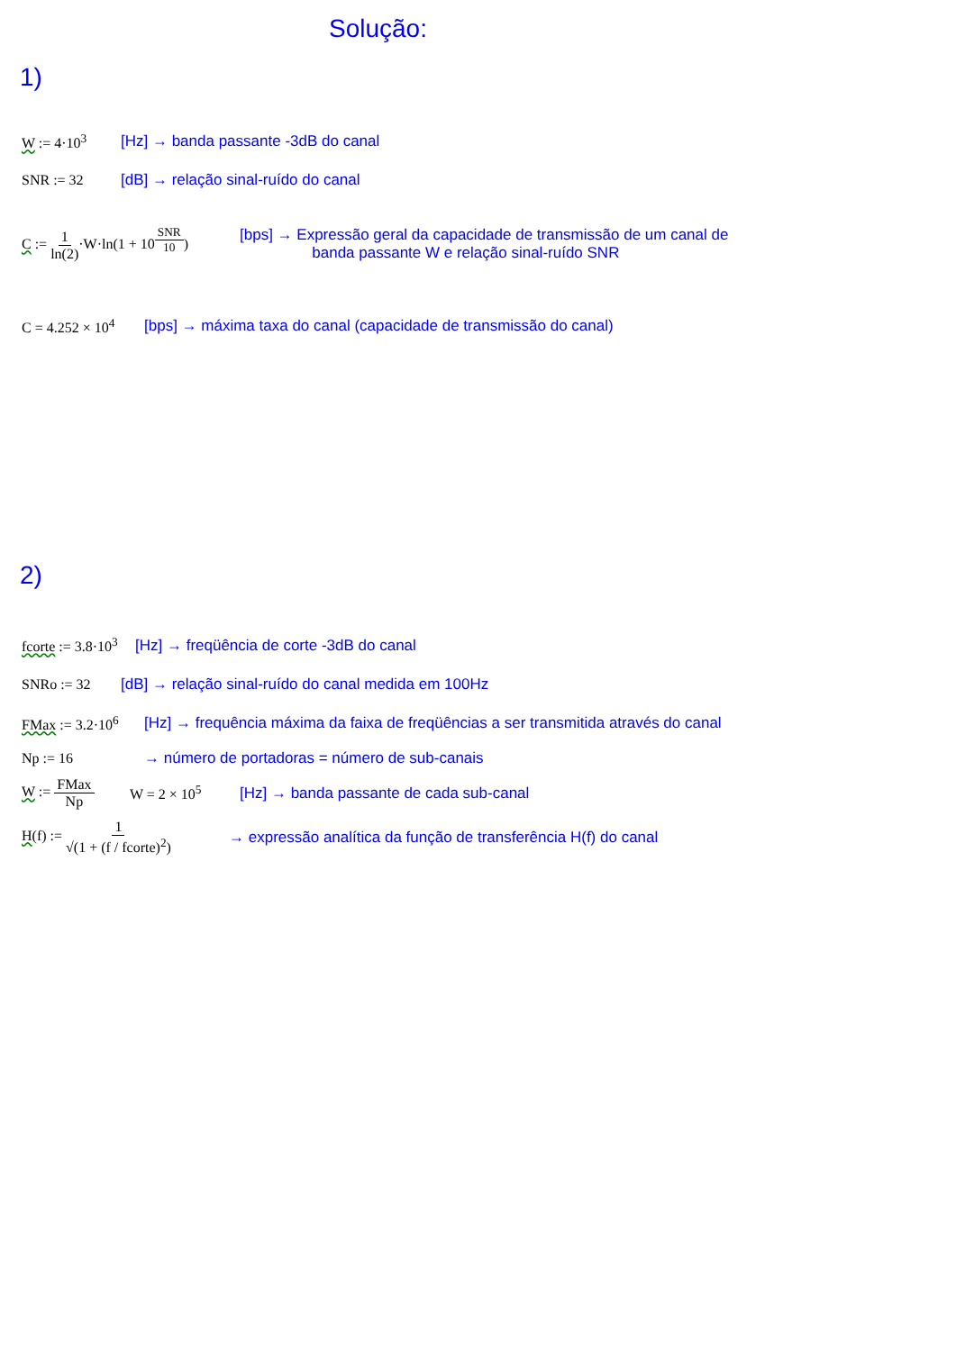Solução:
1)
W := 4·10<sup>3</sup> [Hz] → banda passante -3dB do canal
SNR := 32 [dB] → relação sinal-ruído do canal
C := 1 ln(2)·W·ln(1 + 10<sup>SNR 10</sup>) [bps] → Expressão geral da capacidade de transmissão de um canal de
banda passante W e relação sinal-ruído SNR
C = 4.252 × 10<sup>4</sup> [bps] → máxima taxa do canal (capacidade de transmissão do canal)
2)
fcorte := 3.8·10<sup>3</sup> [Hz] → freqüência de corte -3dB do canal
SNRo := 32 [dB] → relação sinal-ruído do canal medida em 100Hz
FMax := 3.2·10<sup>6</sup> [Hz] → frequência máxima da faixa de freqüências a ser transmitida através do canal
Np := 16 → número de portadoras = número de sub-canais
W := FMax Np W = 2 × 10<sup>5</sup> [Hz] → banda passante de cada sub-canal
H(f) := 1 √(1 + (f / fcorte)<sup>2</sup>) → expressão analítica da função de transferência H(f) do canal